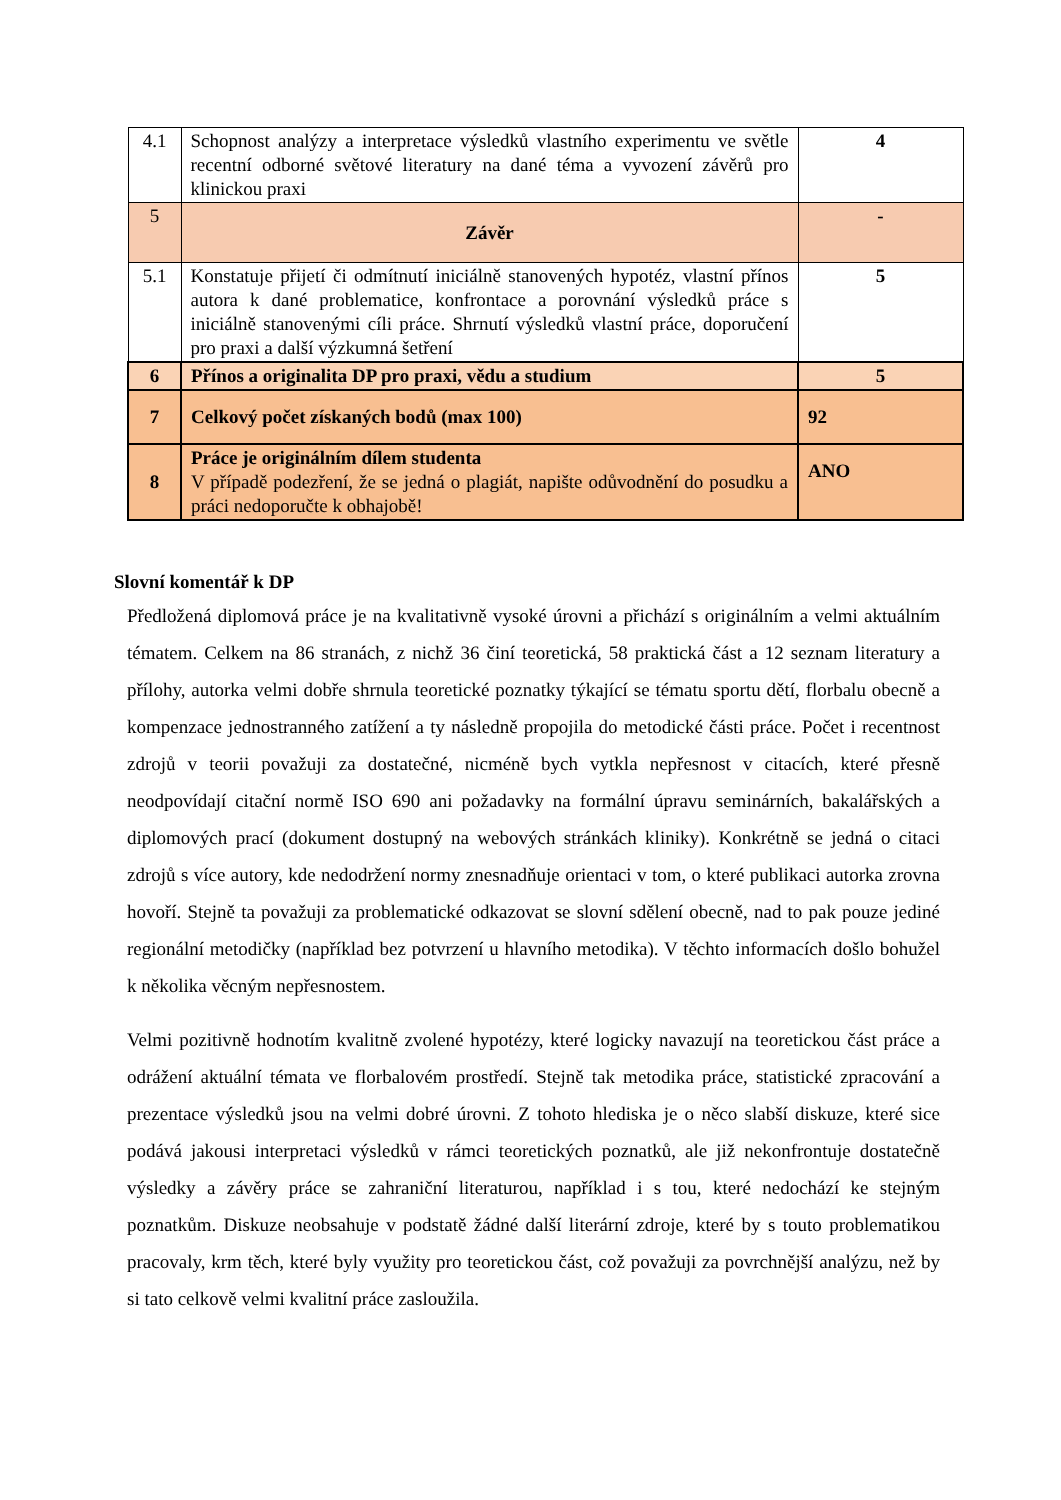| 4.1 | Schopnost analýzy a interpretace výsledků vlastního experimentu ve světle recentní odborné světové literatury na dané téma a vyvození závěrů pro klinickou praxi | 4 |
| 5 | Závěr | - |
| 5.1 | Konstatuje přijetí či odmítnutí iniciálně stanovených hypotéz, vlastní přínos autora k dané problematice, konfrontace a porovnání výsledků práce s iniciálně stanovenými cíli práce. Shrnutí výsledků vlastní práce, doporučení pro praxi a další výzkumná šetření | 5 |
| 6 | Přínos a originalita DP pro praxi, vědu a studium | 5 |
| 7 | Celkový počet získaných bodů (max 100) | 92 |
| 8 | Práce je originálním dílem studenta V případě podezření, že se jedná o plagiát, napište odůvodnění do posudku a práci nedoporučte k obhajobě! | ANO |
Slovní komentář k DP
Předložená diplomová práce je na kvalitativně vysoké úrovni a přichází s originálním a velmi aktuálním tématem. Celkem na 86 stranách, z nichž 36 činí teoretická, 58 praktická část a 12 seznam literatury a přílohy, autorka velmi dobře shrnula teoretické poznatky týkající se tématu sportu dětí, florbalu obecně a kompenzace jednostranného zatížení a ty následně propojila do metodické části práce. Počet i recentnost zdrojů v teorii považuji za dostatečné, nicméně bych vytkla nepřesnost v citacích, které přesně neodpovídají citační normě ISO 690 ani požadavky na formální úpravu seminárních, bakalářských a diplomových prací (dokument dostupný na webových stránkách kliniky). Konkrétně se jedná o citaci zdrojů s více autory, kde nedodržení normy znesnadňuje orientaci v tom, o které publikaci autorka zrovna hovoří. Stejně ta považuji za problematické odkazovat se slovní sdělení obecně, nad to pak pouze jediné regionální metodičky (například bez potvrzení u hlavního metodika). V těchto informacích došlo bohužel k několika věcným nepřesnostem.
Velmi pozitivně hodnotím kvalitně zvolené hypotézy, které logicky navazují na teoretickou část práce a odrážení aktuální témata ve florbalovém prostředí. Stejně tak metodika práce, statistické zpracování a prezentace výsledků jsou na velmi dobré úrovni. Z tohoto hlediska je o něco slabší diskuze, které sice podává jakousi interpretaci výsledků v rámci teoretických poznatků, ale již nekonfrontuje dostatečně výsledky a závěry práce se zahraniční literaturou, například i s tou, které nedochází ke stejným poznatkům. Diskuze neobsahuje v podstatě žádné další literární zdroje, které by s touto problematikou pracovaly, krm těch, které byly využity pro teoretickou část, což považuji za povrchnější analýzu, než by si tato celkově velmi kvalitní práce zasloužila.